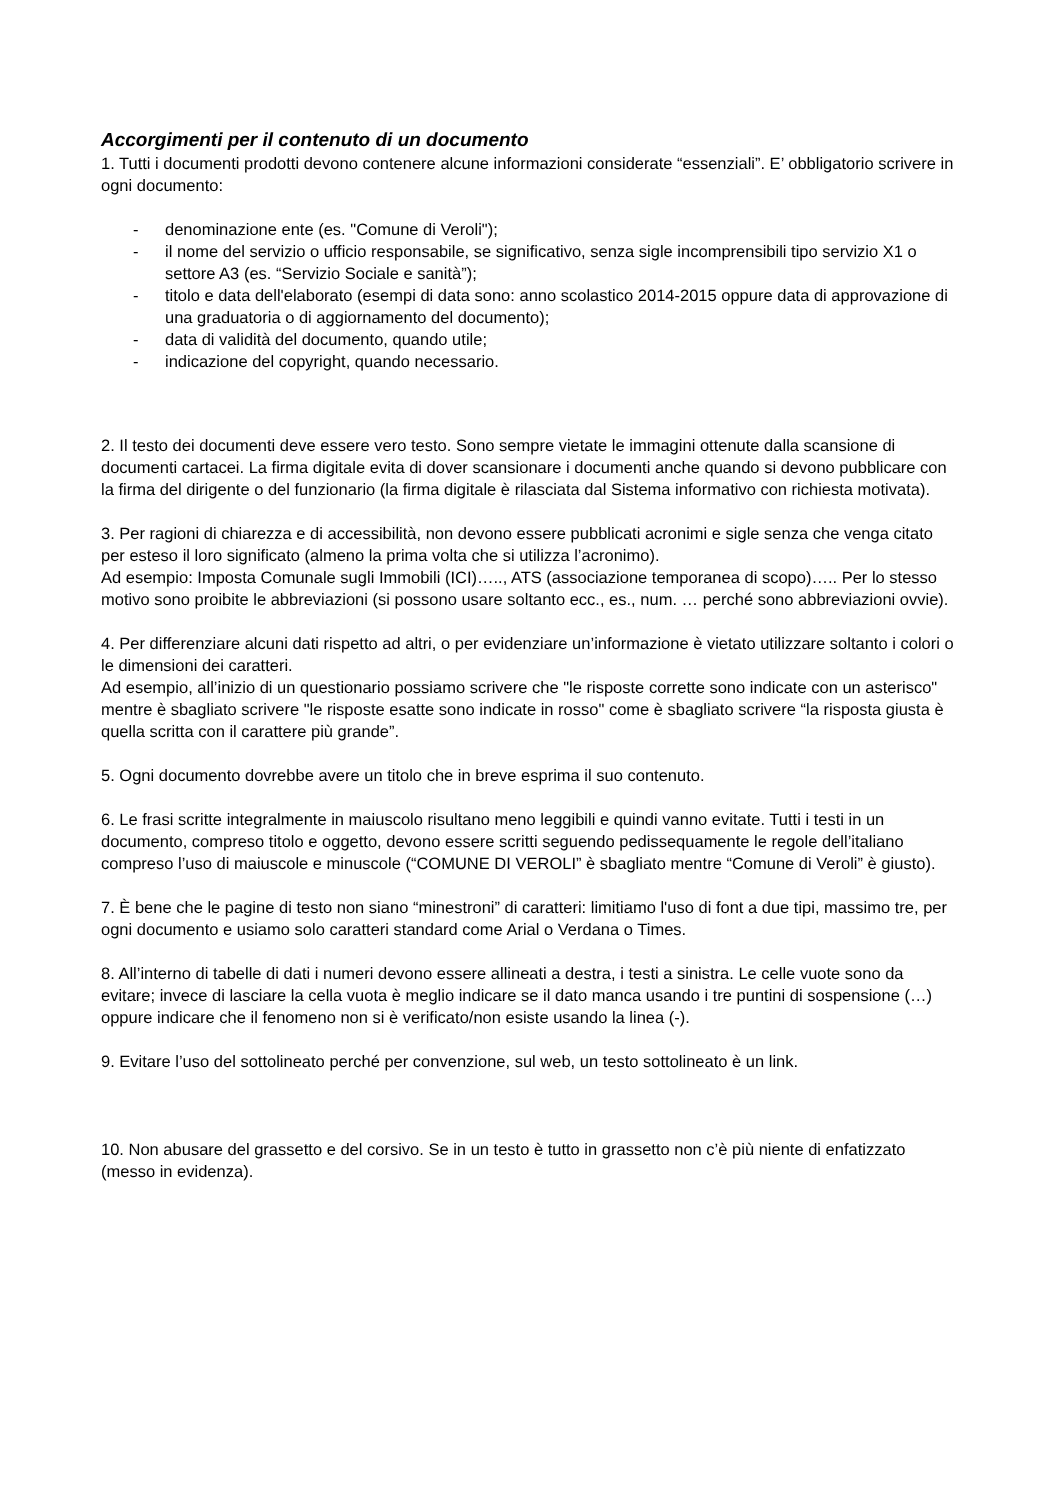Accorgimenti per il contenuto di un documento
1. Tutti i documenti prodotti devono contenere alcune informazioni considerate “essenziali”. E’ obbligatorio scrivere in ogni documento:
- denominazione ente (es. "Comune di Veroli");
- il nome del servizio o ufficio responsabile, se significativo, senza sigle incomprensibili tipo servizio X1 o settore A3 (es. “Servizio Sociale e sanità”);
- titolo e data dell'elaborato (esempi di data sono: anno scolastico 2014-2015 oppure data di approvazione di una graduatoria o di aggiornamento del documento);
- data di validità del documento, quando utile;
- indicazione del copyright, quando necessario.
2. Il testo dei documenti deve essere vero testo. Sono sempre vietate le immagini ottenute dalla scansione di documenti cartacei. La firma digitale evita di dover scansionare i documenti anche quando si devono pubblicare con la firma del dirigente o del funzionario (la firma digitale è rilasciata dal Sistema informativo con richiesta motivata).
3. Per ragioni di chiarezza e di accessibilità, non devono essere pubblicati acronimi e sigle senza che venga citato per esteso il loro significato (almeno la prima volta che si utilizza l’acronimo).
Ad esempio: Imposta Comunale sugli Immobili (ICI)….., ATS (associazione temporanea di scopo)….. Per lo stesso motivo sono proibite le abbreviazioni (si possono usare soltanto ecc., es., num. … perché sono abbreviazioni ovvie).
4. Per differenziare alcuni dati rispetto ad altri, o per evidenziare un’informazione è vietato utilizzare soltanto i colori o le dimensioni dei caratteri.
Ad esempio, all’inizio di un questionario possiamo scrivere che "le risposte corrette sono indicate con un asterisco" mentre è sbagliato scrivere "le risposte esatte sono indicate in rosso" come è sbagliato scrivere “la risposta giusta è quella scritta con il carattere più grande”.
5. Ogni documento dovrebbe avere un titolo che in breve esprima il suo contenuto.
6. Le frasi scritte integralmente in maiuscolo risultano meno leggibili e quindi vanno evitate. Tutti i testi in un documento, compreso titolo e oggetto, devono essere scritti seguendo pedissequamente le regole dell’italiano compreso l’uso di maiuscole e minuscole (“COMUNE DI VEROLI” è sbagliato mentre “Comune di Veroli” è giusto).
7. È bene che le pagine di testo non siano “minestroni” di caratteri: limitiamo l'uso di font a due tipi, massimo tre, per ogni documento e usiamo solo caratteri standard come Arial o Verdana o Times.
8. All’interno di tabelle di dati i numeri devono essere allineati a destra, i testi a sinistra. Le celle vuote sono da evitare; invece di lasciare la cella vuota è meglio indicare se il dato manca usando i tre puntini di sospensione (…) oppure indicare che il fenomeno non si è verificato/non esiste usando la linea (-).
9. Evitare l’uso del sottolineato perché per convenzione, sul web, un testo sottolineato è un link.
10. Non abusare del grassetto e del corsivo. Se in un testo è tutto in grassetto non c’è più niente di enfatizzato (messo in evidenza).